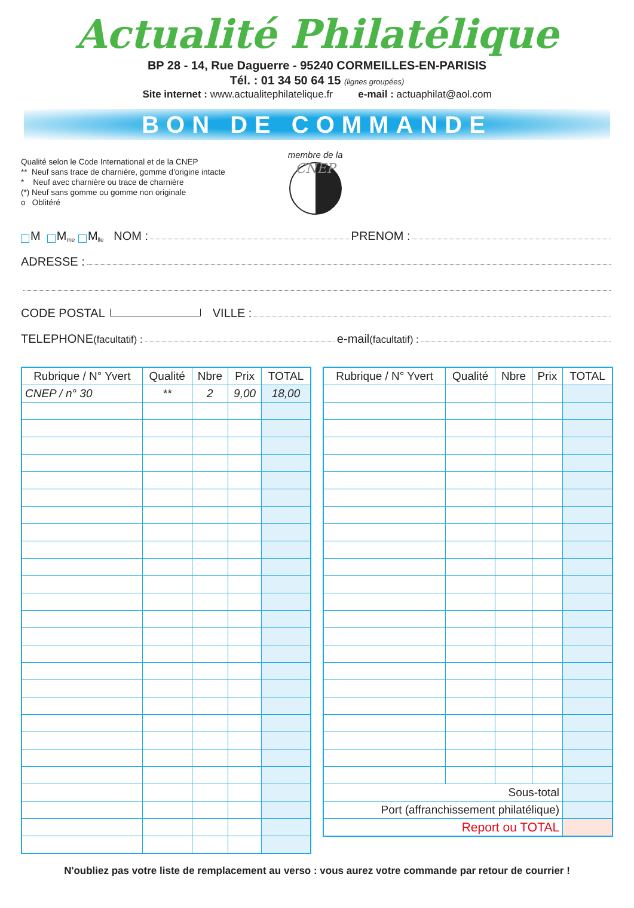Actualité Philatélique
BP 28 - 14, Rue Daguerre - 95240 CORMEILLES-EN-PARISIS
Tél. : 01 34 50 64 15 (lignes groupées)
Site internet : www.actualitephilatelique.fr e-mail : actuaphilat@aol.com
BON DE COMMANDE
Qualité selon le Code International et de la CNEP
** Neuf sans trace de charnière, gomme d'origine intacte
* Neuf avec charnière ou trace de charnière
(*) Neuf sans gomme ou gomme non originale
o Oblitéré
membre de la
CNEP
M M<sup>me</sup> M<sup>lle</sup> NOM : PRENOM :
ADRESSE :
CODE POSTAL VILLE :
TELEPHONE (facultatif) : e-mail (facultatif) :
| Rubrique / N° Yvert | Qualité | Nbre | Prix | TOTAL |
| --- | --- | --- | --- | --- |
| CNEP / n° 30 | ** | 2 | 9,00 | 18,00 |
| Rubrique / N° Yvert | Qualité | Nbre | Prix | TOTAL |
| --- | --- | --- | --- | --- |
| Sous-total | | | | |
| Port (affranchissement philatélique) | | | | |
| Report ou TOTAL | | | | |
N'oubliez pas votre liste de remplacement au verso : vous aurez votre commande par retour de courrier !